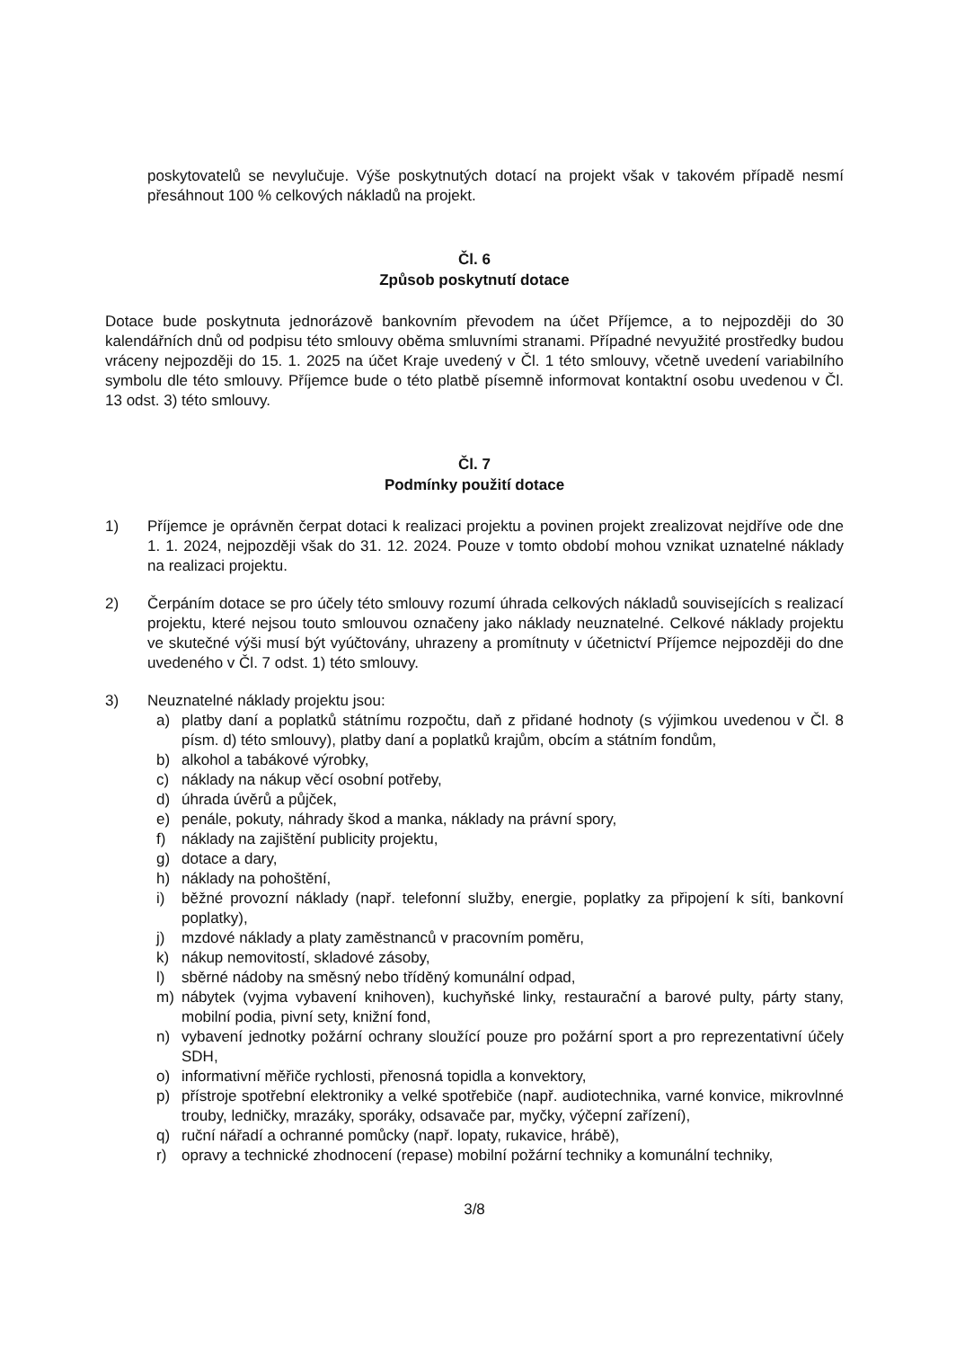poskytovatelů se nevylučuje. Výše poskytnutých dotací na projekt však v takovém případě nesmí přesáhnout 100 % celkových nákladů na projekt.
Čl. 6
Způsob poskytnutí dotace
Dotace bude poskytnuta jednorázově bankovním převodem na účet Příjemce, a to nejpozději do 30 kalendářních dnů od podpisu této smlouvy oběma smluvními stranami. Případné nevyužité prostředky budou vráceny nejpozději do 15. 1. 2025 na účet Kraje uvedený v Čl. 1 této smlouvy, včetně uvedení variabilního symbolu dle této smlouvy. Příjemce bude o této platbě písemně informovat kontaktní osobu uvedenou v Čl. 13 odst. 3) této smlouvy.
Čl. 7
Podmínky použití dotace
1) Příjemce je oprávněn čerpat dotaci k realizaci projektu a povinen projekt zrealizovat nejdříve ode dne 1. 1. 2024, nejpozději však do 31. 12. 2024. Pouze v tomto období mohou vznikat uznatelné náklady na realizaci projektu.
2) Čerpáním dotace se pro účely této smlouvy rozumí úhrada celkových nákladů souvisejících s realizací projektu, které nejsou touto smlouvou označeny jako náklady neuznatelné. Celkové náklady projektu ve skutečné výši musí být vyúčtovány, uhrazeny a promítnuty v účetnictví Příjemce nejpozději do dne uvedeného v Čl. 7 odst. 1) této smlouvy.
3) Neuznatelné náklady projektu jsou:
a) platby daní a poplatků státnímu rozpočtu, daň z přidané hodnoty (s výjimkou uvedenou v Čl. 8 písm. d) této smlouvy), platby daní a poplatků krajům, obcím a státním fondům,
b) alkohol a tabákové výrobky,
c) náklady na nákup věcí osobní potřeby,
d) úhrada úvěrů a půjček,
e) penále, pokuty, náhrady škod a manka, náklady na právní spory,
f) náklady na zajištění publicity projektu,
g) dotace a dary,
h) náklady na pohoštění,
i) běžné provozní náklady (např. telefonní služby, energie, poplatky za připojení k síti, bankovní poplatky),
j) mzdové náklady a platy zaměstnanců v pracovním poměru,
k) nákup nemovitostí, skladové zásoby,
l) sběrné nádoby na směsný nebo tříděný komunální odpad,
m) nábytek (vyjma vybavení knihoven), kuchyňské linky, restaurační a barové pulty, párty stany, mobilní podia, pivní sety, knižní fond,
n) vybavení jednotky požární ochrany sloužící pouze pro požární sport a pro reprezentativní účely SDH,
o) informativní měřiče rychlosti, přenosná topidla a konvektory,
p) přístroje spotřební elektroniky a velké spotřebiče (např. audiotechnika, varné konvice, mikrovlnné trouby, ledničky, mrazáky, sporáky, odsavače par, myčky, výčepní zařízení),
q) ruční nářadí a ochranné pomůcky (např. lopaty, rukavice, hrábě),
r) opravy a technické zhodnocení (repase) mobilní požární techniky a komunální techniky,
3/8